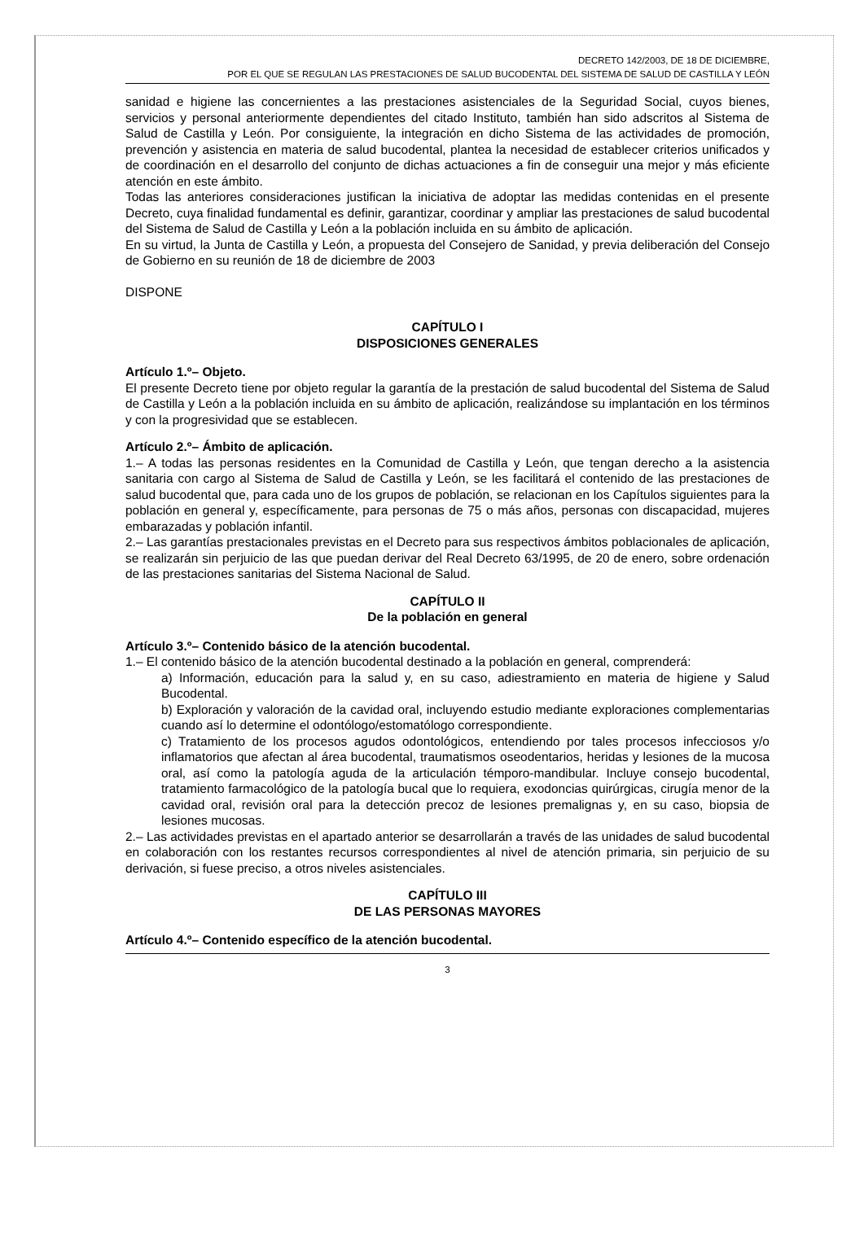DECRETO 142/2003, DE 18 DE DICIEMBRE,
POR EL QUE SE REGULAN LAS PRESTACIONES DE SALUD BUCODENTAL DEL SISTEMA DE SALUD DE CASTILLA Y LEÓN
sanidad e higiene las concernientes a las prestaciones asistenciales de la Seguridad Social, cuyos bienes, servicios y personal anteriormente dependientes del citado Instituto, también han sido adscritos al Sistema de Salud de Castilla y León. Por consiguiente, la integración en dicho Sistema de las actividades de promoción, prevención y asistencia en materia de salud bucodental, plantea la necesidad de establecer criterios unificados y de coordinación en el desarrollo del conjunto de dichas actuaciones a fin de conseguir una mejor y más eficiente atención en este ámbito.
Todas las anteriores consideraciones justifican la iniciativa de adoptar las medidas contenidas en el presente Decreto, cuya finalidad fundamental es definir, garantizar, coordinar y ampliar las prestaciones de salud bucodental del Sistema de Salud de Castilla y León a la población incluida en su ámbito de aplicación.
En su virtud, la Junta de Castilla y León, a propuesta del Consejero de Sanidad, y previa deliberación del Consejo de Gobierno en su reunión de 18 de diciembre de 2003
DISPONE
CAPÍTULO I
DISPOSICIONES GENERALES
Artículo 1.º– Objeto.
El presente Decreto tiene por objeto regular la garantía de la prestación de salud bucodental del Sistema de Salud de Castilla y León a la población incluida en su ámbito de aplicación, realizándose su implantación en los términos y con la progresividad que se establecen.
Artículo 2.º– Ámbito de aplicación.
1.– A todas las personas residentes en la Comunidad de Castilla y León, que tengan derecho a la asistencia sanitaria con cargo al Sistema de Salud de Castilla y León, se les facilitará el contenido de las prestaciones de salud bucodental que, para cada uno de los grupos de población, se relacionan en los Capítulos siguientes para la población en general y, específicamente, para personas de 75 o más años, personas con discapacidad, mujeres embarazadas y población infantil.
2.– Las garantías prestacionales previstas en el Decreto para sus respectivos ámbitos poblacionales de aplicación, se realizarán sin perjuicio de las que puedan derivar del Real Decreto 63/1995, de 20 de enero, sobre ordenación de las prestaciones sanitarias del Sistema Nacional de Salud.
CAPÍTULO II
De la población en general
Artículo 3.º– Contenido básico de la atención bucodental.
1.– El contenido básico de la atención bucodental destinado a la población en general, comprenderá:
a) Información, educación para la salud y, en su caso, adiestramiento en materia de higiene y Salud Bucodental.
b) Exploración y valoración de la cavidad oral, incluyendo estudio mediante exploraciones complementarias cuando así lo determine el odontólogo/estomatólogo correspondiente.
c) Tratamiento de los procesos agudos odontológicos, entendiendo por tales procesos infecciosos y/o inflamatorios que afectan al área bucodental, traumatismos oseodentarios, heridas y lesiones de la mucosa oral, así como la patología aguda de la articulación témporo-mandibular. Incluye consejo bucodental, tratamiento farmacológico de la patología bucal que lo requiera, exodoncias quirúrgicas, cirugía menor de la cavidad oral, revisión oral para la detección precoz de lesiones premalignas y, en su caso, biopsia de lesiones mucosas.
2.– Las actividades previstas en el apartado anterior se desarrollarán a través de las unidades de salud bucodental en colaboración con los restantes recursos correspondientes al nivel de atención primaria, sin perjuicio de su derivación, si fuese preciso, a otros niveles asistenciales.
CAPÍTULO III
DE LAS PERSONAS MAYORES
Artículo 4.º– Contenido específico de la atención bucodental.
3